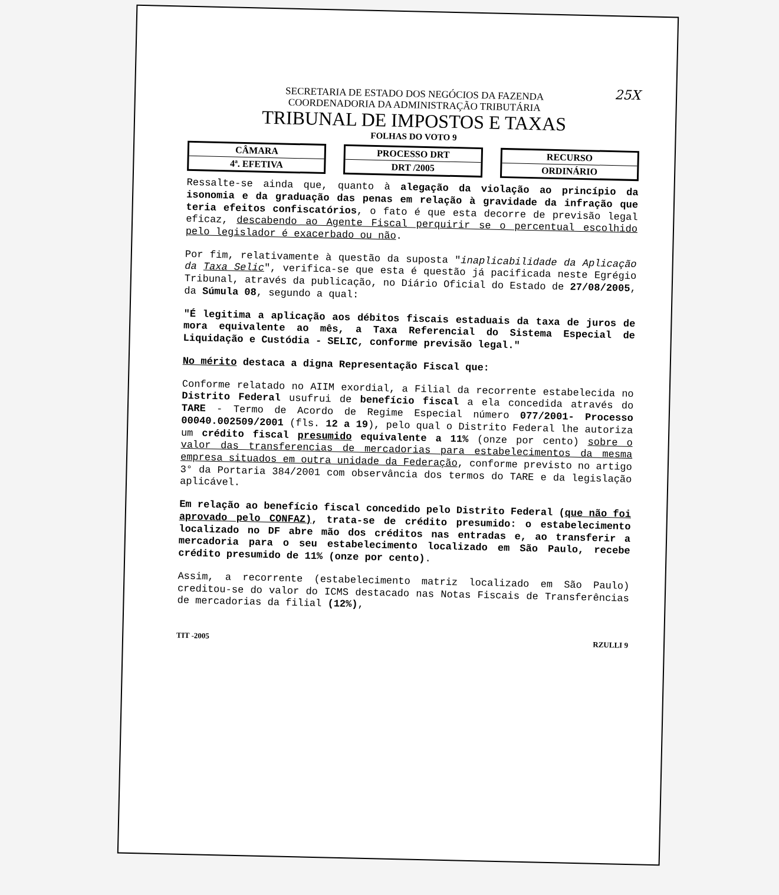25X
SECRETARIA DE ESTADO DOS NEGÓCIOS DA FAZENDA
COORDENADORIA DA ADMINISTRAÇÃO TRIBUTÁRIA
TRIBUNAL DE IMPOSTOS E TAXAS
FOLHAS DO VOTO 9
CÂMARA
4ª. EFETIVA
PROCESSO DRT
DRT /2005
RECURSO
ORDINÁRIO
Ressalte-se ainda que, quanto à alegação da violação ao princípio da isonomia e da graduação das penas em relação à gravidade da infração que teria efeitos confiscatórios, o fato é que esta decorre de previsão legal eficaz, descabendo ao Agente Fiscal perquirir se o percentual escolhido pelo legislador é exacerbado ou não.
Por fim, relativamente à questão da suposta "inaplicabilidade da Aplicação da Taxa Selic", verifica-se que esta é questão já pacificada neste Egrégio Tribunal, através da publicação, no Diário Oficial do Estado de 27/08/2005, da Súmula 08, segundo a qual:
"É legitima a aplicação aos débitos fiscais estaduais da taxa de juros de mora equivalente ao mês, a Taxa Referencial do Sistema Especial de Liquidação e Custódia - SELIC, conforme previsão legal."
No mérito destaca a digna Representação Fiscal que:
Conforme relatado no AIIM exordial, a Filial da recorrente estabelecida no Distrito Federal usufrui de benefício fiscal a ela concedida através do TARE - Termo de Acordo de Regime Especial número 077/2001- Processo 00040.002509/2001 (fls. 12 a 19), pelo qual o Distrito Federal lhe autoriza um crédito fiscal presumido equivalente a 11% (onze por cento) sobre o valor das transferencias de mercadorias para estabelecimentos da mesma empresa situados em outra unidade da Federação, conforme previsto no artigo 3° da Portaria 384/2001 com observância dos termos do TARE e da legislação aplicável.
Em relação ao benefício fiscal concedido pelo Distrito Federal (que não foi aprovado pelo CONFAZ), trata-se de crédito presumido: o estabelecimento localizado no DF abre mão dos créditos nas entradas e, ao transferir a mercadoria para o seu estabelecimento localizado em São Paulo, recebe crédito presumido de 11% (onze por cento).
Assim, a recorrente (estabelecimento matriz localizado em São Paulo) creditou-se do valor do ICMS destacado nas Notas Fiscais de Transferências de mercadorias da filial (12%),
TIT -2005 RZULLI 9